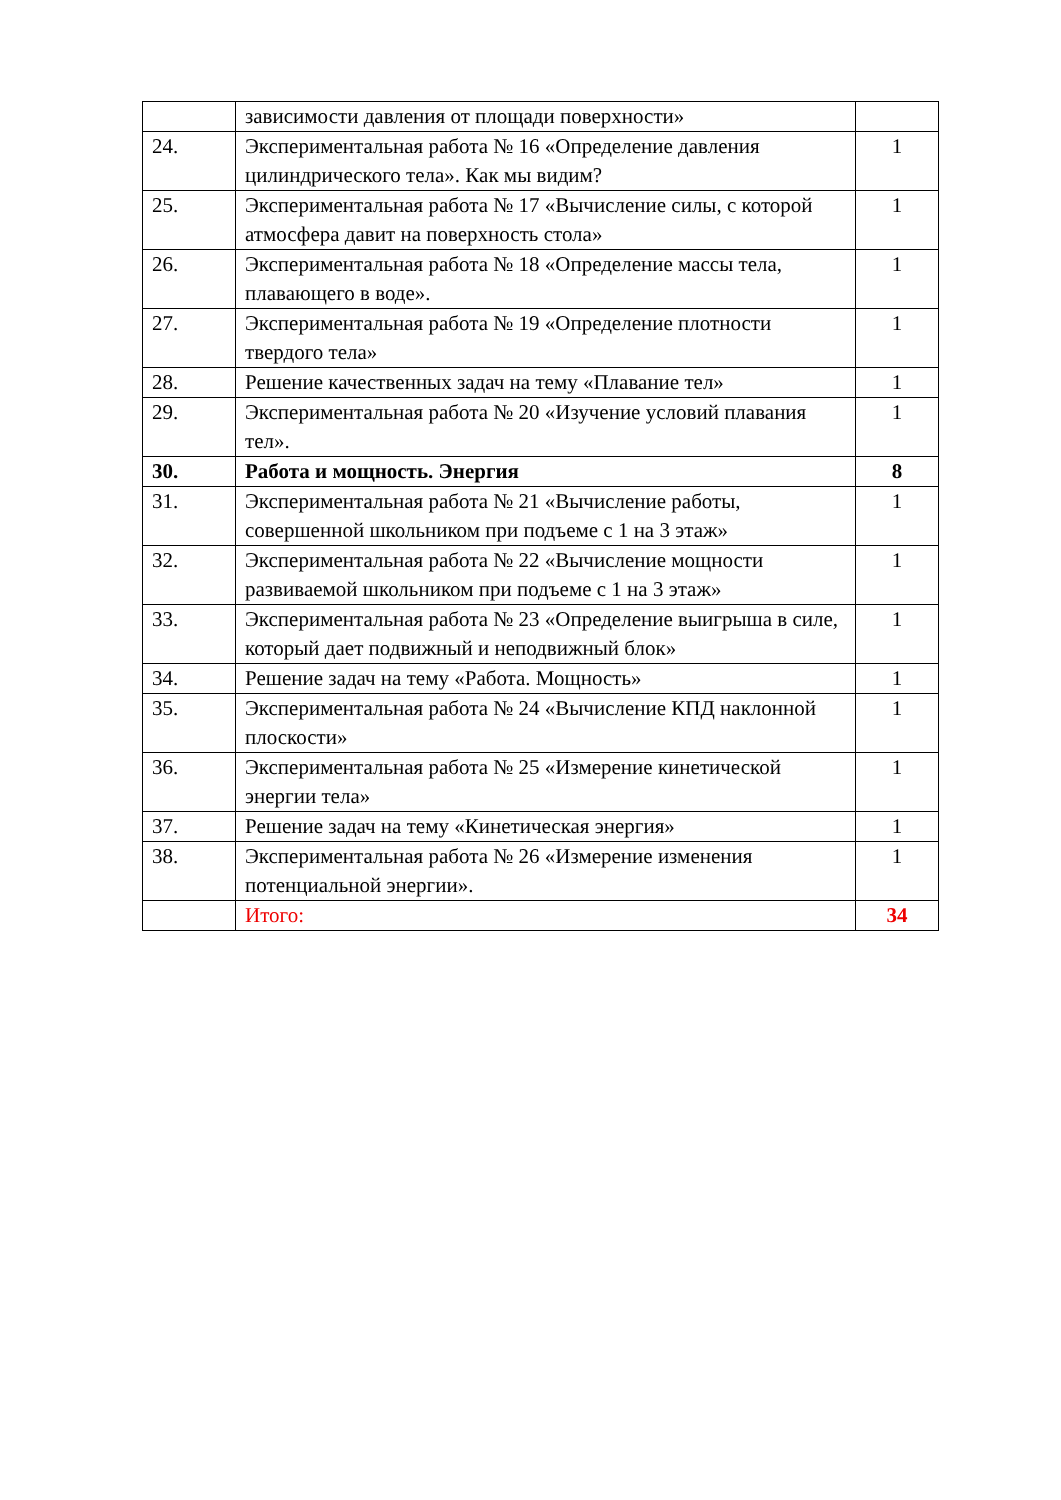| | зависимости давления от площади поверхности» | |
| 24. | Экспериментальная работа № 16 «Определение давления цилиндрического тела». Как мы видим? | 1 |
| 25. | Экспериментальная работа № 17 «Вычисление силы, с которой атмосфера давит на поверхность стола» | 1 |
| 26. | Экспериментальная работа № 18 «Определение массы тела, плавающего в воде». | 1 |
| 27. | Экспериментальная работа № 19 «Определение плотности твердого тела» | 1 |
| 28. | Решение качественных задач на тему «Плавание тел» | 1 |
| 29. | Экспериментальная работа № 20 «Изучение условий плавания тел». | 1 |
| 30. | Работа и мощность. Энергия | 8 |
| 31. | Экспериментальная работа № 21 «Вычисление работы, совершенной школьником при подъеме с 1 на 3 этаж» | 1 |
| 32. | Экспериментальная работа № 22 «Вычисление мощности развиваемой школьником при подъеме с 1 на 3 этаж» | 1 |
| 33. | Экспериментальная работа № 23 «Определение выигрыша в силе, который дает подвижный и неподвижный блок» | 1 |
| 34. | Решение задач на тему «Работа. Мощность» | 1 |
| 35. | Экспериментальная работа № 24 «Вычисление КПД наклонной плоскости» | 1 |
| 36. | Экспериментальная работа № 25 «Измерение кинетической энергии тела» | 1 |
| 37. | Решение задач на тему «Кинетическая энергия» | 1 |
| 38. | Экспериментальная работа № 26 «Измерение изменения потенциальной энергии». | 1 |
| | Итого: | 34 |